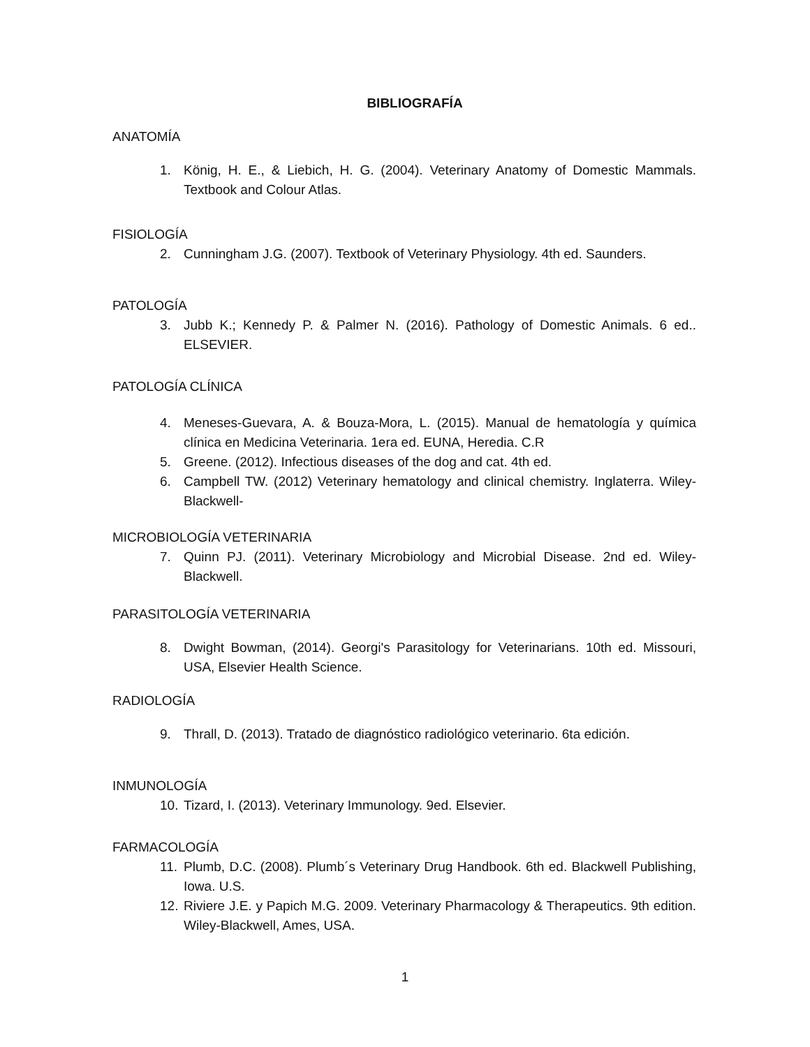BIBLIOGRAFÍA
ANATOMÍA
1. König, H. E., & Liebich, H. G. (2004). Veterinary Anatomy of Domestic Mammals. Textbook and Colour Atlas.
FISIOLOGÍA
2. Cunningham J.G. (2007). Textbook of Veterinary Physiology. 4th ed. Saunders.
PATOLOGÍA
3. Jubb K.; Kennedy P. & Palmer N. (2016). Pathology of Domestic Animals. 6 ed.. ELSEVIER.
PATOLOGÍA CLÍNICA
4. Meneses-Guevara, A. & Bouza-Mora, L. (2015). Manual de hematología y química clínica en Medicina Veterinaria. 1era ed. EUNA, Heredia. C.R
5. Greene. (2012). Infectious diseases of the dog and cat. 4th ed.
6. Campbell TW. (2012) Veterinary hematology and clinical chemistry. Inglaterra. Wiley-Blackwell-
MICROBIOLOGÍA VETERINARIA
7. Quinn PJ. (2011). Veterinary Microbiology and Microbial Disease. 2nd ed. Wiley-Blackwell.
PARASITOLOGÍA VETERINARIA
8. Dwight Bowman, (2014). Georgi's Parasitology for Veterinarians. 10th ed. Missouri, USA, Elsevier Health Science.
RADIOLOGÍA
9. Thrall, D. (2013). Tratado de diagnóstico radiológico veterinario. 6ta edición.
INMUNOLOGÍA
10. Tizard, I. (2013). Veterinary Immunology. 9ed. Elsevier.
FARMACOLOGÍA
11. Plumb, D.C. (2008). Plumb´s Veterinary Drug Handbook. 6th ed. Blackwell Publishing, Iowa. U.S.
12. Riviere J.E. y Papich M.G. 2009. Veterinary Pharmacology & Therapeutics. 9th edition. Wiley-Blackwell, Ames, USA.
1